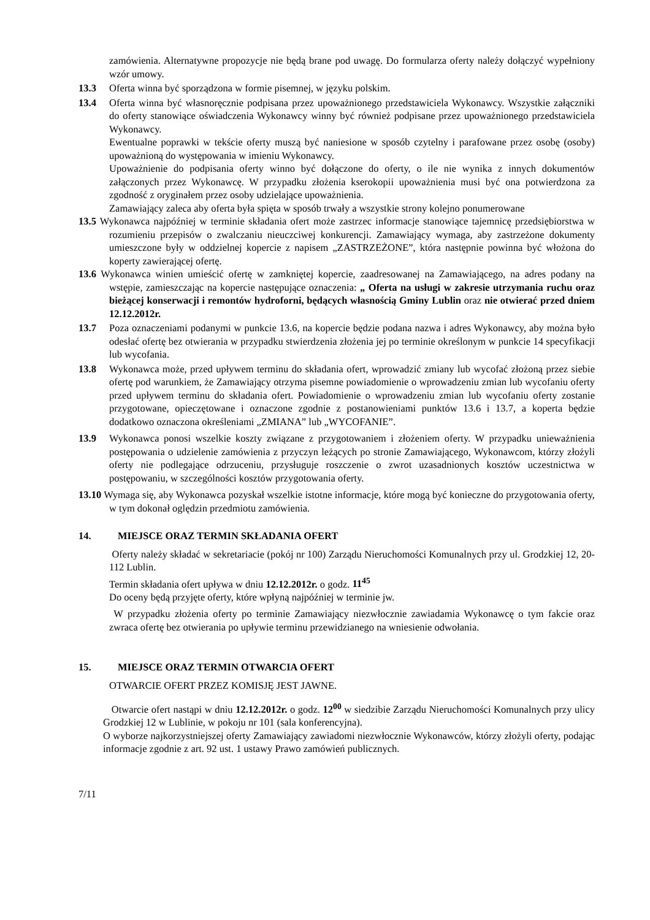zamówienia. Alternatywne propozycje nie będą brane pod uwagę. Do formularza oferty należy dołączyć wypełniony wzór umowy.
13.3 Oferta winna być sporządzona w formie pisemnej, w języku polskim.
13.4 Oferta winna być własnoręcznie podpisana przez upoważnionego przedstawiciela Wykonawcy. Wszystkie załączniki do oferty stanowiące oświadczenia Wykonawcy winny być również podpisane przez upoważnionego przedstawiciela Wykonawcy.
Ewentualne poprawki w tekście oferty muszą być naniesione w sposób czytelny i parafowane przez osobę (osoby) upoważnioną do występowania w imieniu Wykonawcy.
Upoważnienie do podpisania oferty winno być dołączone do oferty, o ile nie wynika z innych dokumentów załączonych przez Wykonawcę. W przypadku złożenia kserokopii upoważnienia musi być ona potwierdzona za zgodność z oryginałem przez osoby udzielające upoważnienia.
Zamawiający zaleca aby oferta była spięta w sposób trwały a wszystkie strony kolejno ponumerowane
13.5 Wykonawca najpóźniej w terminie składania ofert może zastrzec informacje stanowiące tajemnicę przedsiębiorstwa w rozumieniu przepisów o zwalczaniu nieuczciwej konkurencji. Zamawiający wymaga, aby zastrzeżone dokumenty umieszczone były w oddzielnej kopercie z napisem „ZASTRZEŻONE”, która następnie powinna być włożona do koperty zawierającej ofertę.
13.6 Wykonawca winien umieścić ofertę w zamkniętej kopercie, zaadresowanej na Zamawiającego, na adres podany na wstępie, zamieszczając na kopercie następujące oznaczenia: „ Oferta na usługi w zakresie utrzymania ruchu oraz bieżącej konserwacji i remontów hydroforni, będących własnością Gminy Lublin oraz nie otwierać przed dniem 12.12.2012r.
13.7 Poza oznaczeniami podanymi w punkcie 13.6, na kopercie będzie podana nazwa i adres Wykonawcy, aby można było odesłać ofertę bez otwierania w przypadku stwierdzenia złożenia jej po terminie określonym w punkcie 14 specyfikacji lub wycofania.
13.8 Wykonawca może, przed upływem terminu do składania ofert, wprowadzić zmiany lub wycofać złożoną przez siebie ofertę pod warunkiem, że Zamawiający otrzyma pisemne powiadomienie o wprowadzeniu zmian lub wycofaniu oferty przed upływem terminu do składania ofert. Powiadomienie o wprowadzeniu zmian lub wycofaniu oferty zostanie przygotowane, opieczętowane i oznaczone zgodnie z postanowieniami punktów 13.6 i 13.7, a koperta będzie dodatkowo oznaczona określeniami „ZMIANA” lub „WYCOFANIE”.
13.9 Wykonawca ponosi wszelkie koszty związane z przygotowaniem i złożeniem oferty. W przypadku unieważnienia postępowania o udzielenie zamówienia z przyczyn leżących po stronie Zamawiającego, Wykonawcom, którzy złożyli oferty nie podlegające odrzuceniu, przysługuje roszczenie o zwrot uzasadnionych kosztów uczestnictwa w postępowaniu, w szczególności kosztów przygotowania oferty.
13.10 Wymaga się, aby Wykonawca pozyskał wszelkie istotne informacje, które mogą być konieczne do przygotowania oferty, w tym dokonał oględzin przedmiotu zamówienia.
14. MIEJSCE ORAZ TERMIN SKŁADANIA OFERT
Oferty należy składać w sekretariacie (pokój nr 100) Zarządu Nieruchomości Komunalnych przy ul. Grodzkiej 12, 20-112 Lublin.
Termin składania ofert upływa w dniu 12.12.2012r. o godz. 11<sup>45</sup>
Do oceny będą przyjęte oferty, które wpłyną najpóźniej w terminie jw.
W przypadku złożenia oferty po terminie Zamawiający niezwłocznie zawiadamia Wykonawcę o tym fakcie oraz zwraca ofertę bez otwierania po upływie terminu przewidzianego na wniesienie odwołania.
15. MIEJSCE ORAZ TERMIN OTWARCIA OFERT
OTWARCIE OFERT PRZEZ KOMISJĘ JEST JAWNE.
Otwarcie ofert nastąpi w dniu 12.12.2012r. o godz. 12<sup>00</sup> w siedzibie Zarządu Nieruchomości Komunalnych przy ulicy Grodzkiej 12 w Lublinie, w pokoju nr 101 (sala konferencyjna).
O wyborze najkorzystniejszej oferty Zamawiający zawiadomi niezwłocznie Wykonawców, którzy złożyli oferty, podając informacje zgodnie z art. 92 ust. 1 ustawy Prawo zamówień publicznych.
7/11